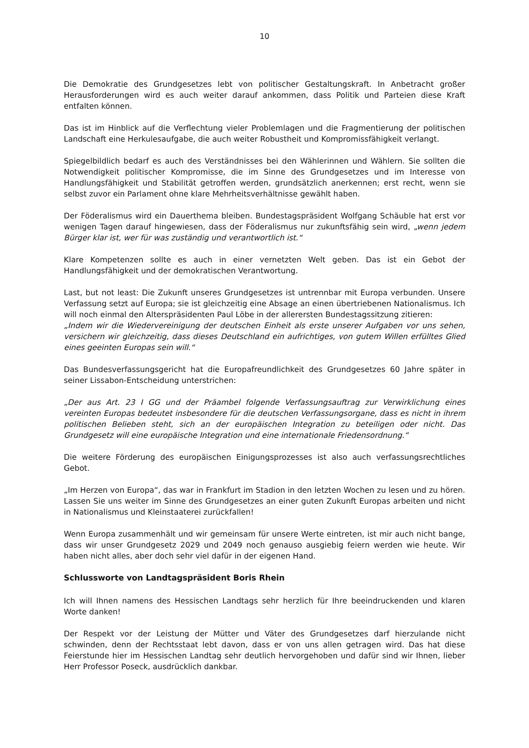10
Die Demokratie des Grundgesetzes lebt von politischer Gestaltungskraft. In Anbetracht großer Herausforderungen wird es auch weiter darauf ankommen, dass Politik und Parteien diese Kraft entfalten können.
Das ist im Hinblick auf die Verflechtung vieler Problemlagen und die Fragmentierung der politischen Landschaft eine Herkulesaufgabe, die auch weiter Robustheit und Kompromissfähigkeit verlangt.
Spiegelbildlich bedarf es auch des Verständnisses bei den Wählerinnen und Wählern. Sie sollten die Notwendigkeit politischer Kompromisse, die im Sinne des Grundgesetzes und im Interesse von Handlungsfähigkeit und Stabilität getroffen werden, grundsätzlich anerkennen; erst recht, wenn sie selbst zuvor ein Parlament ohne klare Mehrheitsverhältnisse gewählt haben.
Der Föderalismus wird ein Dauerthema bleiben. Bundestagspräsident Wolfgang Schäuble hat erst vor wenigen Tagen darauf hingewiesen, dass der Föderalismus nur zukunftsfähig sein wird, „wenn jedem Bürger klar ist, wer für was zuständig und verantwortlich ist.“
Klare Kompetenzen sollte es auch in einer vernetzten Welt geben. Das ist ein Gebot der Handlungsfähigkeit und der demokratischen Verantwortung.
Last, but not least: Die Zukunft unseres Grundgesetzes ist untrennbar mit Europa verbunden. Unsere Verfassung setzt auf Europa; sie ist gleichzeitig eine Absage an einen übertriebenen Nationalismus. Ich will noch einmal den Alterspräsidenten Paul Löbe in der allerersten Bundestagssitzung zitieren:
„Indem wir die Wiedervereinigung der deutschen Einheit als erste unserer Aufgaben vor uns sehen, versichern wir gleichzeitig, dass dieses Deutschland ein aufrichtiges, von gutem Willen erfülltes Glied eines geeinten Europas sein will.“
Das Bundesverfassungsgericht hat die Europafreundlichkeit des Grundgesetzes 60 Jahre später in seiner Lissabon-Entscheidung unterstrichen:
„Der aus Art. 23 I GG und der Präambel folgende Verfassungsauftrag zur Verwirklichung eines vereinten Europas bedeutet insbesondere für die deutschen Verfassungsorgane, dass es nicht in ihrem politischen Belieben steht, sich an der europäischen Integration zu beteiligen oder nicht. Das Grundgesetz will eine europäische Integration und eine internationale Friedensordnung.“
Die weitere Förderung des europäischen Einigungsprozesses ist also auch verfassungsrechtliches Gebot.
„Im Herzen von Europa“, das war in Frankfurt im Stadion in den letzten Wochen zu lesen und zu hören. Lassen Sie uns weiter im Sinne des Grundgesetzes an einer guten Zukunft Europas arbeiten und nicht in Nationalismus und Kleinstaaterei zurückfallen!
Wenn Europa zusammenhält und wir gemeinsam für unsere Werte eintreten, ist mir auch nicht bange, dass wir unser Grundgesetz 2029 und 2049 noch genauso ausgiebig feiern werden wie heute. Wir haben nicht alles, aber doch sehr viel dafür in der eigenen Hand.
Schlussworte von Landtagspräsident Boris Rhein
Ich will Ihnen namens des Hessischen Landtags sehr herzlich für Ihre beeindruckenden und klaren Worte danken!
Der Respekt vor der Leistung der Mütter und Väter des Grundgesetzes darf hierzulande nicht schwinden, denn der Rechtsstaat lebt davon, dass er von uns allen getragen wird. Das hat diese Feierstunde hier im Hessischen Landtag sehr deutlich hervorgehoben und dafür sind wir Ihnen, lieber Herr Professor Poseck, ausdrücklich dankbar.